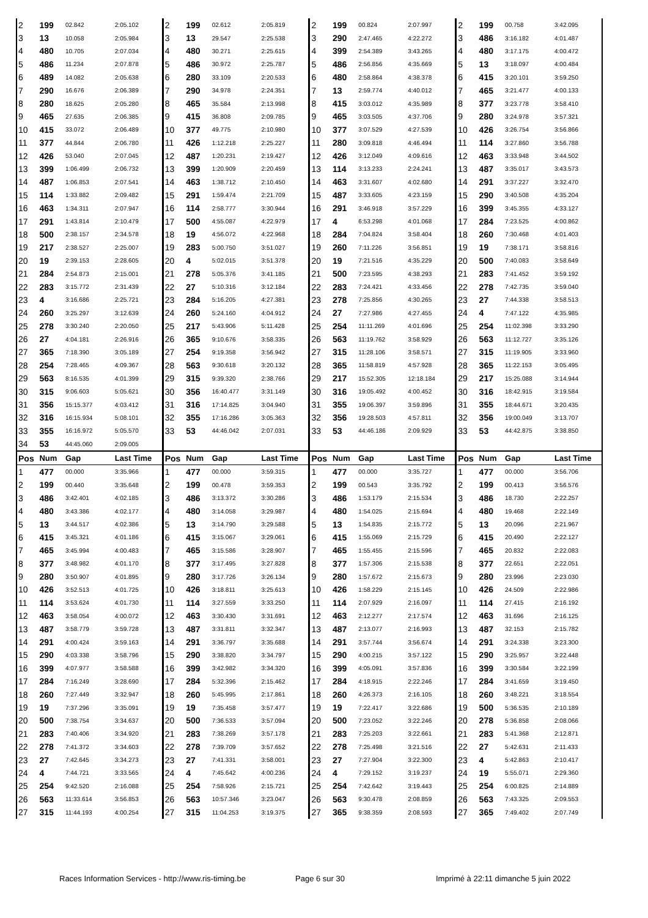| 2 | 199 | 02.842 | 2:05.102 | 2 | 199 | 02.612 | 2:05.819 | 2 | 199 | 00.824 | 2:07.997 | 2 | 199 | 00.758 | 3:42.095 |
| 3 | 13 | 10.058 | 2:05.984 | 3 | 13 | 29.547 | 2:25.538 | 3 | 290 | 2:47.465 | 4:22.272 | 3 | 486 | 3:16.182 | 4:01.487 |
| 4 | 480 | 10.705 | 2:07.034 | 4 | 480 | 30.271 | 2:25.615 | 4 | 399 | 2:54.389 | 3:43.265 | 4 | 480 | 3:17.175 | 4:00.472 |
| 5 | 486 | 11.234 | 2:07.878 | 5 | 486 | 30.972 | 2:25.787 | 5 | 486 | 2:56.856 | 4:35.669 | 5 | 13 | 3:18.097 | 4:00.484 |
| 6 | 489 | 14.082 | 2:05.638 | 6 | 280 | 33.109 | 2:20.533 | 6 | 480 | 2:58.864 | 4:38.378 | 6 | 415 | 3:20.101 | 3:59.250 |
| 7 | 290 | 16.676 | 2:06.389 | 7 | 290 | 34.978 | 2:24.351 | 7 | 13 | 2:59.774 | 4:40.012 | 7 | 465 | 3:21.477 | 4:00.133 |
| 8 | 280 | 18.625 | 2:05.280 | 8 | 465 | 35.584 | 2:13.998 | 8 | 415 | 3:03.012 | 4:35.989 | 8 | 377 | 3:23.778 | 3:58.410 |
| 9 | 465 | 27.635 | 2:06.385 | 9 | 415 | 36.808 | 2:09.785 | 9 | 465 | 3:03.505 | 4:37.706 | 9 | 280 | 3:24.978 | 3:57.321 |
| 10 | 415 | 33.072 | 2:06.489 | 10 | 377 | 49.775 | 2:10.980 | 10 | 377 | 3:07.529 | 4:27.539 | 10 | 426 | 3:26.754 | 3:56.866 |
| 11 | 377 | 44.844 | 2:06.780 | 11 | 426 | 1:12.218 | 2:25.227 | 11 | 280 | 3:09.818 | 4:46.494 | 11 | 114 | 3:27.860 | 3:56.788 |
| 12 | 426 | 53.040 | 2:07.045 | 12 | 487 | 1:20.231 | 2:19.427 | 12 | 426 | 3:12.049 | 4:09.616 | 12 | 463 | 3:33.948 | 3:44.502 |
| 13 | 399 | 1:06.499 | 2:06.732 | 13 | 399 | 1:20.909 | 2:20.459 | 13 | 114 | 3:13.233 | 2:24.241 | 13 | 487 | 3:35.017 | 3:43.573 |
| 14 | 487 | 1:06.853 | 2:07.541 | 14 | 463 | 1:38.712 | 2:10.450 | 14 | 463 | 3:31.607 | 4:02.680 | 14 | 291 | 3:37.227 | 3:32.470 |
| 15 | 114 | 1:33.882 | 2:09.482 | 15 | 291 | 1:59.474 | 2:21.709 | 15 | 487 | 3:33.605 | 4:23.159 | 15 | 290 | 3:40.508 | 4:35.204 |
| 16 | 463 | 1:34.311 | 2:07.947 | 16 | 114 | 2:58.777 | 3:30.944 | 16 | 291 | 3:46.918 | 3:57.229 | 16 | 399 | 3:45.355 | 4:33.127 |
| 17 | 291 | 1:43.814 | 2:10.479 | 17 | 500 | 4:55.087 | 4:22.979 | 17 | 4 | 6:53.298 | 4:01.068 | 17 | 284 | 7:23.525 | 4:00.862 |
| 18 | 500 | 2:38.157 | 2:34.578 | 18 | 19 | 4:56.072 | 4:22.968 | 18 | 284 | 7:04.824 | 3:58.404 | 18 | 260 | 7:30.468 | 4:01.403 |
| 19 | 217 | 2:38.527 | 2:25.007 | 19 | 283 | 5:00.750 | 3:51.027 | 19 | 260 | 7:11.226 | 3:56.851 | 19 | 19 | 7:38.171 | 3:58.816 |
| 20 | 19 | 2:39.153 | 2:28.605 | 20 | 4 | 5:02.015 | 3:51.378 | 20 | 19 | 7:21.516 | 4:35.229 | 20 | 500 | 7:40.083 | 3:58.649 |
| 21 | 284 | 2:54.873 | 2:15.001 | 21 | 278 | 5:05.376 | 3:41.185 | 21 | 500 | 7:23.595 | 4:38.293 | 21 | 283 | 7:41.452 | 3:59.192 |
| 22 | 283 | 3:15.772 | 2:31.439 | 22 | 27 | 5:10.316 | 3:12.184 | 22 | 283 | 7:24.421 | 4:33.456 | 22 | 278 | 7:42.735 | 3:59.040 |
| 23 | 4 | 3:16.686 | 2:25.721 | 23 | 284 | 5:16.205 | 4:27.381 | 23 | 278 | 7:25.856 | 4:30.265 | 23 | 27 | 7:44.338 | 3:58.513 |
| 24 | 260 | 3:25.297 | 3:12.639 | 24 | 260 | 5:24.160 | 4:04.912 | 24 | 27 | 7:27.986 | 4:27.455 | 24 | 4 | 7:47.122 | 4:35.985 |
| 25 | 278 | 3:30.240 | 2:20.050 | 25 | 217 | 5:43.906 | 5:11.428 | 25 | 254 | 11:11.269 | 4:01.696 | 25 | 254 | 11:02.398 | 3:33.290 |
| 26 | 27 | 4:04.181 | 2:26.916 | 26 | 365 | 9:10.676 | 3:58.335 | 26 | 563 | 11:19.762 | 3:58.929 | 26 | 563 | 11:12.727 | 3:35.126 |
| 27 | 365 | 7:18.390 | 3:05.189 | 27 | 254 | 9:19.358 | 3:56.942 | 27 | 315 | 11:28.106 | 3:58.571 | 27 | 315 | 11:19.905 | 3:33.960 |
| 28 | 254 | 7:28.465 | 4:09.367 | 28 | 563 | 9:30.618 | 3:20.132 | 28 | 365 | 11:58.819 | 4:57.928 | 28 | 365 | 11:22.153 | 3:05.495 |
| 29 | 563 | 8:16.535 | 4:01.399 | 29 | 315 | 9:39.320 | 2:38.766 | 29 | 217 | 15:52.305 | 12:18.184 | 29 | 217 | 15:25.088 | 3:14.944 |
| 30 | 315 | 9:06.603 | 5:05.621 | 30 | 356 | 16:40.477 | 3:31.149 | 30 | 316 | 19:05.492 | 4:00.452 | 30 | 316 | 18:42.915 | 3:19.584 |
| 31 | 356 | 15:15.377 | 4:03.412 | 31 | 316 | 17:14.825 | 3:04.940 | 31 | 355 | 19:06.397 | 3:59.896 | 31 | 355 | 18:44.671 | 3:20.435 |
| 32 | 316 | 16:15.934 | 5:08.101 | 32 | 355 | 17:16.286 | 3:05.363 | 32 | 356 | 19:28.503 | 4:57.811 | 32 | 356 | 19:00.049 | 3:13.707 |
| 33 | 355 | 16:16.972 | 5:05.570 | 33 | 53 | 44:46.042 | 2:07.031 | 33 | 53 | 44:46.186 | 2:09.929 | 33 | 53 | 44:42.875 | 3:38.850 |
| 34 | 53 | 44:45.060 | 2:09.005 | | | | | | | | | | | | |
| Pos | Num | Gap | Last Time | Pos | Num | Gap | Last Time | Pos | Num | Gap | Last Time | Pos | Num | Gap | Last Time |
| 1 | 477 | 00.000 | 3:35.966 | 1 | 477 | 00.000 | 3:59.315 | 1 | 477 | 00.000 | 3:35.727 | 1 | 477 | 00.000 | 3:56.706 |
| 2 | 199 | 00.440 | 3:35.648 | 2 | 199 | 00.478 | 3:59.353 | 2 | 199 | 00.543 | 3:35.792 | 2 | 199 | 00.413 | 3:56.576 |
| 3 | 486 | 3:42.401 | 4:02.185 | 3 | 486 | 3:13.372 | 3:30.286 | 3 | 486 | 1:53.179 | 2:15.534 | 3 | 486 | 18.730 | 2:22.257 |
| 4 | 480 | 3:43.386 | 4:02.177 | 4 | 480 | 3:14.058 | 3:29.987 | 4 | 480 | 1:54.025 | 2:15.694 | 4 | 480 | 19.468 | 2:22.149 |
| 5 | 13 | 3:44.517 | 4:02.386 | 5 | 13 | 3:14.790 | 3:29.588 | 5 | 13 | 1:54.835 | 2:15.772 | 5 | 13 | 20.096 | 2:21.967 |
| 6 | 415 | 3:45.321 | 4:01.186 | 6 | 415 | 3:15.067 | 3:29.061 | 6 | 415 | 1:55.069 | 2:15.729 | 6 | 415 | 20.490 | 2:22.127 |
| 7 | 465 | 3:45.994 | 4:00.483 | 7 | 465 | 3:15.586 | 3:28.907 | 7 | 465 | 1:55.455 | 2:15.596 | 7 | 465 | 20.832 | 2:22.083 |
| 8 | 377 | 3:48.982 | 4:01.170 | 8 | 377 | 3:17.495 | 3:27.828 | 8 | 377 | 1:57.306 | 2:15.538 | 8 | 377 | 22.651 | 2:22.051 |
| 9 | 280 | 3:50.907 | 4:01.895 | 9 | 280 | 3:17.726 | 3:26.134 | 9 | 280 | 1:57.672 | 2:15.673 | 9 | 280 | 23.996 | 2:23.030 |
| 10 | 426 | 3:52.513 | 4:01.725 | 10 | 426 | 3:18.811 | 3:25.613 | 10 | 426 | 1:58.229 | 2:15.145 | 10 | 426 | 24.509 | 2:22.986 |
| 11 | 114 | 3:53.624 | 4:01.730 | 11 | 114 | 3:27.559 | 3:33.250 | 11 | 114 | 2:07.929 | 2:16.097 | 11 | 114 | 27.415 | 2:16.192 |
| 12 | 463 | 3:58.054 | 4:00.072 | 12 | 463 | 3:30.430 | 3:31.691 | 12 | 463 | 2:12.277 | 2:17.574 | 12 | 463 | 31.696 | 2:16.125 |
| 13 | 487 | 3:58.779 | 3:59.728 | 13 | 487 | 3:31.811 | 3:32.347 | 13 | 487 | 2:13.077 | 2:16.993 | 13 | 487 | 32.153 | 2:15.782 |
| 14 | 291 | 4:00.424 | 3:59.163 | 14 | 291 | 3:36.797 | 3:35.688 | 14 | 291 | 3:57.744 | 3:56.674 | 14 | 291 | 3:24.338 | 3:23.300 |
| 15 | 290 | 4:03.338 | 3:58.796 | 15 | 290 | 3:38.820 | 3:34.797 | 15 | 290 | 4:00.215 | 3:57.122 | 15 | 290 | 3:25.957 | 3:22.448 |
| 16 | 399 | 4:07.977 | 3:58.588 | 16 | 399 | 3:42.982 | 3:34.320 | 16 | 399 | 4:05.091 | 3:57.836 | 16 | 399 | 3:30.584 | 3:22.199 |
| 17 | 284 | 7:16.249 | 3:28.690 | 17 | 284 | 5:32.396 | 2:15.462 | 17 | 284 | 4:18.915 | 2:22.246 | 17 | 284 | 3:41.659 | 3:19.450 |
| 18 | 260 | 7:27.449 | 3:32.947 | 18 | 260 | 5:45.995 | 2:17.861 | 18 | 260 | 4:26.373 | 2:16.105 | 18 | 260 | 3:48.221 | 3:18.554 |
| 19 | 19 | 7:37.296 | 3:35.091 | 19 | 19 | 7:35.458 | 3:57.477 | 19 | 19 | 7:22.417 | 3:22.686 | 19 | 500 | 5:36.535 | 2:10.189 |
| 20 | 500 | 7:38.754 | 3:34.637 | 20 | 500 | 7:36.533 | 3:57.094 | 20 | 500 | 7:23.052 | 3:22.246 | 20 | 278 | 5:36.858 | 2:08.066 |
| 21 | 283 | 7:40.406 | 3:34.920 | 21 | 283 | 7:38.269 | 3:57.178 | 21 | 283 | 7:25.203 | 3:22.661 | 21 | 283 | 5:41.368 | 2:12.871 |
| 22 | 278 | 7:41.372 | 3:34.603 | 22 | 278 | 7:39.709 | 3:57.652 | 22 | 278 | 7:25.498 | 3:21.516 | 22 | 27 | 5:42.631 | 2:11.433 |
| 23 | 27 | 7:42.645 | 3:34.273 | 23 | 27 | 7:41.331 | 3:58.001 | 23 | 27 | 7:27.904 | 3:22.300 | 23 | 4 | 5:42.863 | 2:10.417 |
| 24 | 4 | 7:44.721 | 3:33.565 | 24 | 4 | 7:45.642 | 4:00.236 | 24 | 4 | 7:29.152 | 3:19.237 | 24 | 19 | 5:55.071 | 2:29.360 |
| 25 | 254 | 9:42.520 | 2:16.088 | 25 | 254 | 7:58.926 | 2:15.721 | 25 | 254 | 7:42.642 | 3:19.443 | 25 | 254 | 6:00.825 | 2:14.889 |
| 26 | 563 | 11:33.614 | 3:56.853 | 26 | 563 | 10:57.346 | 3:23.047 | 26 | 563 | 9:30.478 | 2:08.859 | 26 | 563 | 7:43.325 | 2:09.553 |
| 27 | 315 | 11:44.193 | 4:00.254 | 27 | 315 | 11:04.253 | 3:19.375 | 27 | 365 | 9:38.359 | 2:08.593 | 27 | 365 | 7:49.402 | 2:07.749 |
Races Information Services - http://www.ris-timing.be Page 6 sur 30 Imprimé à 22:11 dimanche 5 juin 2022